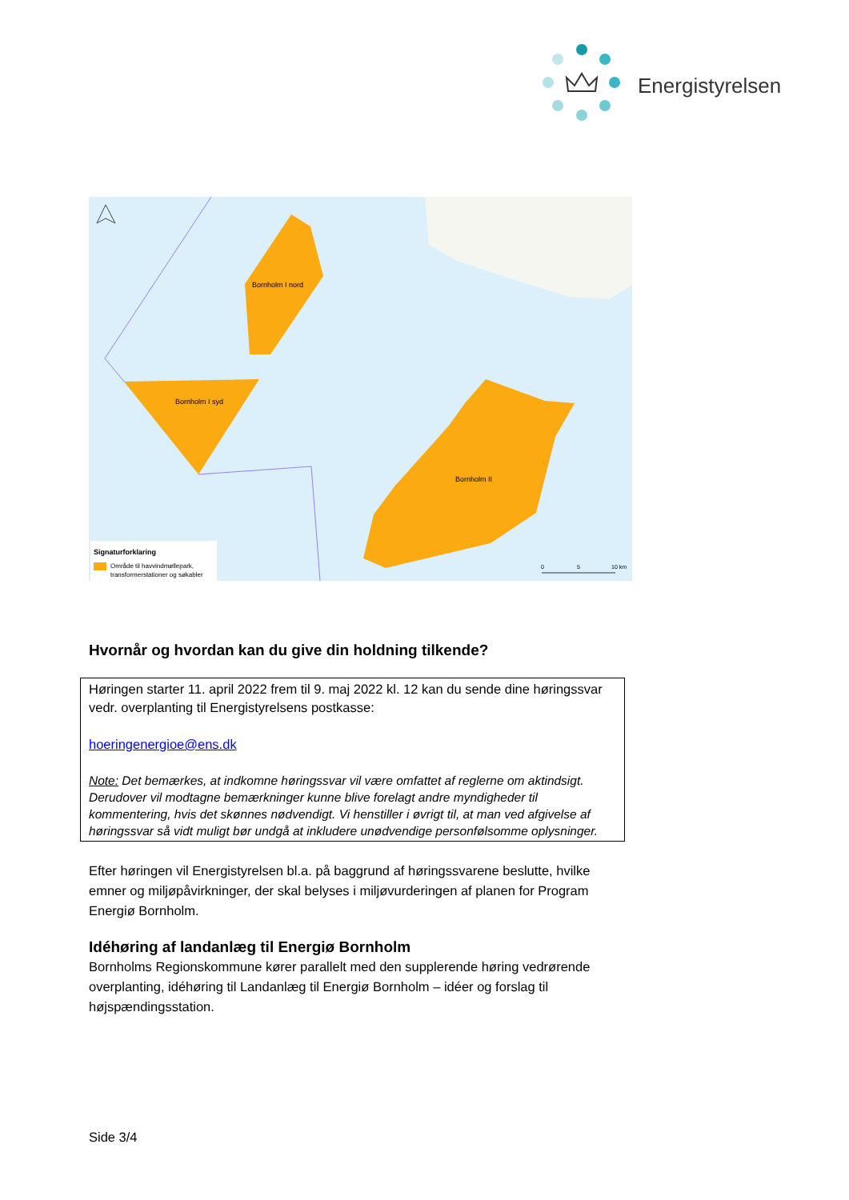Energistyrelsen
Bornholm I nord
Bornholm I syd
Bornholm II
Signaturforklaring
Område til havvindmøllepark,
transformerstationer og søkabler
0
5
10 km
Hvornår og hvordan kan du give din holdning tilkende?
Høringen starter 11. april 2022 frem til 9. maj 2022 kl. 12 kan du sende dine høringssvar vedr. overplanting til Energistyrelsens postkasse:
hoeringenergioe@ens.dk
Note: Det bemærkes, at indkomne høringssvar vil være omfattet af reglerne om aktindsigt. Derudover vil modtagne bemærkninger kunne blive forelagt andre myndigheder til kommentering, hvis det skønnes nødvendigt. Vi henstiller i øvrigt til, at man ved afgivelse af høringssvar så vidt muligt bør undgå at inkludere unødvendige personfølsomme oplysninger.
Efter høringen vil Energistyrelsen bl.a. på baggrund af høringssvarene beslutte, hvilke emner og miljøpåvirkninger, der skal belyses i miljøvurderingen af planen for Program Energiø Bornholm.
Idéhøring af landanlæg til Energiø Bornholm
Bornholms Regionskommune kører parallelt med den supplerende høring vedrørende overplanting, idéhøring til Landanlæg til Energiø Bornholm – idéer og forslag til højspændingsstation.
Side 3/4